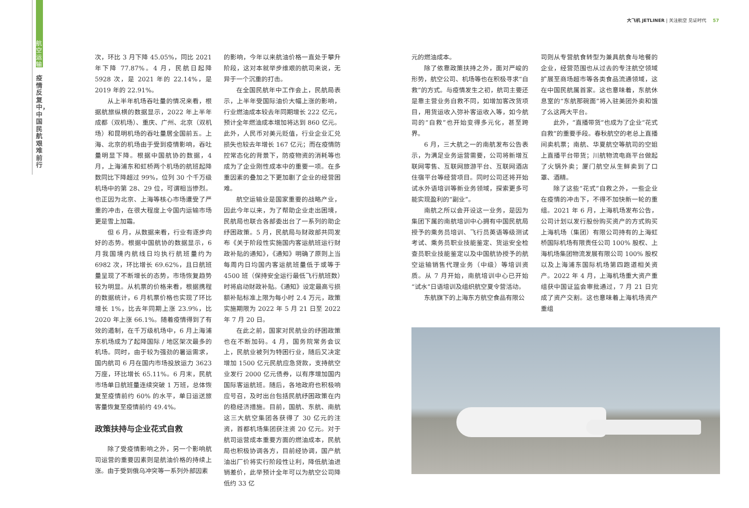航空运输
疫情反复中，中国民航艰难前行
大飞机 JETLINER | 关注航空 见证时代 57
次，环比 3 月下降 45.05%，同比 2021 年下降 77.87%。4 月，民航日起降 5928 次，是 2021 年的 22.14%，是 2019 年的 22.91%。
从上半年机场吞吐量的情况来看，根据航旅纵横的数据显示，2022 年上半年成都（双机场）、重庆、广州、北京（双机场）和昆明机场的吞吐量居全国前五。上海、北京的机场由于受到疫情影响，吞吐量明显下降。根据中国航协的数据，4 月，上海浦东和虹桥两个机场的航班起降数同比下降超过 99%，位列 30 个千万级机场中的第 28、29 位，可谓相当惨烈。也正因为北京、上海等核心市场遭受了严重的冲击，在很大程度上令国内运输市场更是雪上加霜。
但 6 月，从数据来看，行业有逐步向好的态势。根据中国航协的数据显示，6 月我国境内航线日均执行航班量约为 6982 次，环比增长 69.62%，且日航班量呈现了不断增长的态势，市场恢复趋势较为明显。从机票的价格来看，根据携程的数据统计，6 月机票价格也实现了环比增长 1%，比去年同期上涨 23.9%，比 2020 年上涨 66.1%。随着疫情得到了有效的遏制，在千万级机场中，6 月上海浦东机场成为了起降国际 / 地区架次最多的机场。同时，由于较为强劲的暑运需求，国内航司 6 月在国内市场投放运力 3623 万座，环比增长 65.11%。6 月末，民航市场单日航班量连续突破 1 万班，总体恢复至疫情前约 60% 的水平，单日运送旅客量恢复至疫情前约 49.4%。
政策扶持与企业花式自救
除了受疫情影响之外，另一个影响航司运营的重要因素则是航油价格的持续上涨。由于受到俄乌冲突等一系列外部因素
的影响，今年以来航油价格一直处于攀升阶段，这对本就举步维艰的航司来说，无异于一个沉重的打击。
在全国民航年中工作会上，民航局表示，上半年受国际油价大幅上涨的影响，行业燃油成本较去年同期增长 222 亿元，预计全年燃油成本增加将达到 860 亿元。此外，人民币对美元贬值，行业企业汇兑损失也较去年增长 167 亿元；而在疫情防控常态化的背景下，防疫物资的消耗等也成为了企业刚性成本中的重要一项。在多重因素的叠加之下更加剧了企业的经营困难。
航空运输业是国家重要的战略产业，因此今年以来，为了帮助企业走出困境，民航局也联合各部委出台了一系列的助企纾困政策。5 月，民航局与财政部共同发布《关于阶段性实施国内客运航班运行财政补贴的通知》，《通知》明确了原则上当每周内日均国内客运航班量低于或等于 4500 班（保持安全运行最低飞行航班数）时将启动财政补贴。《通知》设定最高亏损额补贴标准上限为每小时 2.4 万元，政策实施期限为 2022 年 5 月 21 日至 2022 年 7 月 20 日。
在此之前，国家对民航业的纾困政策也在不断加码。4 月，国务院常务会议上，民航业被列为特困行业，随后又决定增加 1500 亿元民航应急贷款，支持航空业发行 2000 亿元债券，以有序增加国内国际客运航班。随后，各地政府也积极响应号召，及时出台包括民航纾困政策在内的稳经济措施。目前，国航、东航、南航这三大航空集团各获得了 30 亿元的注资，首都机场集团获注资 20 亿元。对于航司运营成本重要方面的燃油成本，民航局也积极协调各方，目前经协调，国产航油出厂价将实行阶段性让利，降低航油进销差价，此举预计全年可以为航空公司降低约 33 亿
元的燃油成本。
除了依靠政策扶持之外，面对严峻的形势，航空公司、机场等也在积极寻求“自救”的方式。与疫情发生之初，航司主要还是靠主营业务自救不同，如增加客改货项目，用货运收入弥补客运收入等，如今航司的“自救”也开始变得多元化，甚至跨界。
6 月，三大航之一的南航发布公告表示，为满足业务运营需要，公司将新增互联网零售、互联网旅游平台、互联网酒店住宿平台等经营项目。同时公司还将开始试水外语培训等新业务领域，探索更多可能实现盈利的“副业”。
南航之所以会开设这一业务，是因为集团下属的南航培训中心拥有中国民航局授予的乘务员培训、飞行员英语等级测试考试、乘务员职业技能鉴定、货运安全检查员职业技能鉴定以及中国航协授予的航空运输销售代理业务（中级）等培训资质。从 7 月开始，南航培训中心已开始“试水”日语培训及组织航空夏令营活动。
东航旗下的上海东方航空食品有限公
司则从专营航食转型为兼具航食与地餐的企业，经营范围也从过去的专注航空领域扩展至商场超市等各类食品流通领域，这在中国民航属首家。这也意味着，东航休息室的“东航那碗面”将入驻美团外卖和饿了么这两大平台。
此外，“直播带货”也成为了企业“花式自救”的重要手段。春秋航空的老总上直播间卖机票；南航、华夏航空等航司的空姐上直播平台带货；川航物流电商平台做起了火锅外卖；厦门航空从生鲜卖到了口罩、酒精。
除了这些“花式”自救之外，一些企业在疫情的冲击下，不得不加快新一轮的重组。2021 年 6 月，上海机场发布公告，公司计划以发行股份购买资产的方式购买上海机场（集团）有限公司持有的上海虹桥国际机场有限责任公司 100% 股权、上海机场集团物流发展有限公司 100% 股权以及上海浦东国际机场第四跑道相关资产。2022 年 4 月，上海机场重大资产重组获中国证监会审批通过，7 月 21 日完成了资产交割。这也意味着上海机场资产重组